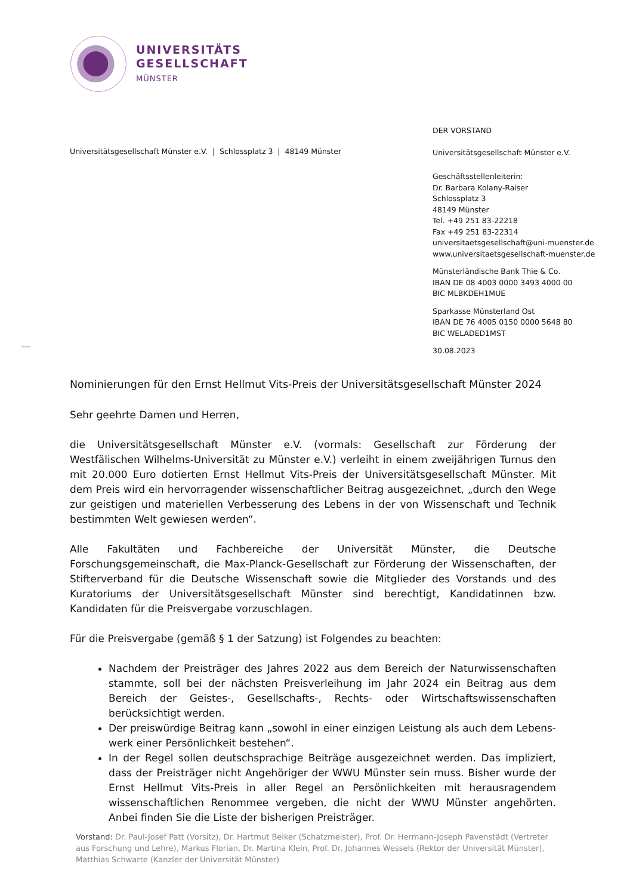UNIVERSITÄTS
GESELLSCHAFT
MÜNSTER
Universitätsgesellschaft Münster e.V. | Schlossplatz 3 | 48149 Münster
DER VORSTAND
Universitätsgesellschaft Münster e.V.
Geschäftsstellenleiterin:
Dr. Barbara Kolany-Raiser
Schlossplatz 3
48149 Münster
Tel. +49 251 83-22218
Fax +49 251 83-22314
universitaetsgesellschaft@uni-muenster.de
www.universitaetsgesellschaft-muenster.de
Münsterländische Bank Thie & Co.
IBAN DE 08 4003 0000 3493 4000 00
BIC MLBKDEH1MUE
Sparkasse Münsterland Ost
IBAN DE 76 4005 0150 0000 5648 80
BIC WELADED1MST
30.08.2023
Nominierungen für den Ernst Hellmut Vits-Preis der Universitätsgesellschaft Münster 2024
Sehr geehrte Damen und Herren,
die Universitätsgesellschaft Münster e.V. (vormals: Gesellschaft zur Förderung der Westfälischen Wilhelms-Universität zu Münster e.V.) verleiht in einem zweijährigen Turnus den mit 20.000 Euro dotierten Ernst Hellmut Vits-Preis der Universitätsgesellschaft Münster. Mit dem Preis wird ein her­vorragender wissenschaftlicher Beitrag ausgezeichnet, „durch den Wege zur geistigen und mate­riellen Verbesserung des Lebens in der von Wissenschaft und Technik bestimmten Welt gewiesen werden“.
Alle Fakultäten und Fachbereiche der Universität Münster, die Deutsche Forschungsgemeinschaft, die Max-Planck-Gesellschaft zur Förderung der Wissenschaften, der Stifterverband für die Deut­sche Wissenschaft sowie die Mitglieder des Vorstands und des Kuratoriums der Universitätsge­sellschaft Münster sind berechtigt, Kandidatinnen bzw. Kandidaten für die Preisvergabe vorzu­schlagen.
Für die Preisvergabe (gemäß § 1 der Satzung) ist Folgendes zu beachten:
Nachdem der Preisträger des Jahres 2022 aus dem Bereich der Naturwissenschaften stammte, soll bei der nächsten Preisverleihung im Jahr 2024 ein Beitrag aus dem Bereich der Geistes-, Gesellschafts-, Rechts- oder Wirtschaftswissenschaften berücksichtigt wer­den.
Der preiswürdige Beitrag kann „sowohl in einer einzigen Leistung als auch dem Lebens­werk einer Persönlichkeit bestehen“.
In der Regel sollen deutschsprachige Beiträge ausgezeichnet werden. Das impliziert, dass der Preisträger nicht Angehöriger der WWU Münster sein muss. Bisher wurde der Ernst Hell­mut Vits-Preis in aller Regel an Persönlichkeiten mit herausragendem wissenschaftlichen Renommee vergeben, die nicht der WWU Münster angehörten. Anbei finden Sie die Liste der bisherigen Preisträger.
Vorstand: Dr. Paul-Josef Patt (Vorsitz), Dr. Hartmut Beiker (Schatzmeister), Prof. Dr. Hermann-Joseph Pavenstädt (Vertreter aus Forschung und Lehre), Markus Florian, Dr. Martina Klein, Prof. Dr. Johannes Wessels (Rektor der Universität Münster), Matthias Schwarte (Kanzler der Universität Münster)